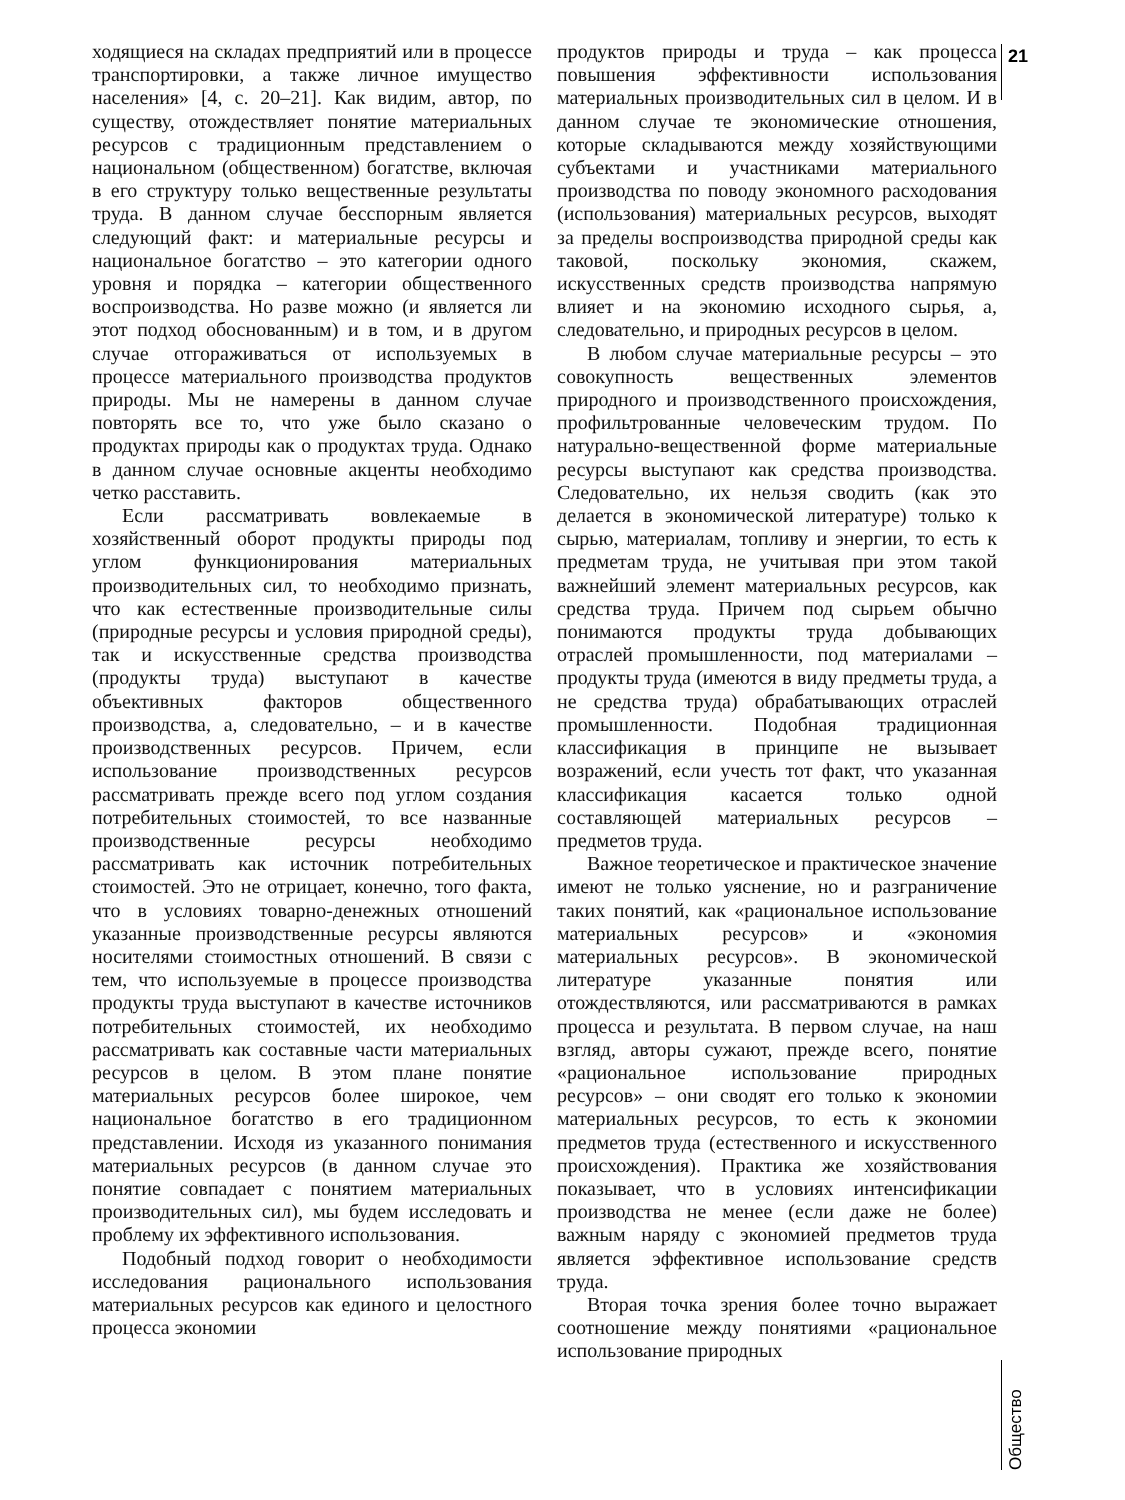21
ходящиеся на складах предприятий или в процессе транспортировки, а также личное имущество населения» [4, с. 20–21]. Как видим, автор, по существу, отождествляет понятие материальных ресурсов с традиционным представлением о национальном (общественном) богатстве, включая в его структуру только вещественные результаты труда. В данном случае бесспорным является следующий факт: и материальные ресурсы и национальное богатство – это категории одного уровня и порядка – категории общественного воспроизводства. Но разве можно (и является ли этот подход обоснованным) и в том, и в другом случае отгораживаться от используемых в процессе материального производства продуктов природы. Мы не намерены в данном случае повторять все то, что уже было сказано о продуктах природы как о продуктах труда. Однако в данном случае основные акценты необходимо четко расставить.
Если рассматривать вовлекаемые в хозяйственный оборот продукты природы под углом функционирования материальных производительных сил, то необходимо признать, что как естественные производительные силы (природные ресурсы и условия природной среды), так и искусственные средства производства (продукты труда) выступают в качестве объективных факторов общественного производства, а, следовательно, – и в качестве производственных ресурсов. Причем, если использование производственных ресурсов рассматривать прежде всего под углом создания потребительных стоимостей, то все названные производственные ресурсы необходимо рассматривать как источник потребительных стоимостей. Это не отрицает, конечно, того факта, что в условиях товарно-денежных отношений указанные производственные ресурсы являются носителями стоимостных отношений. В связи с тем, что используемые в процессе производства продукты труда выступают в качестве источников потребительных стоимостей, их необходимо рассматривать как составные части материальных ресурсов в целом. В этом плане понятие материальных ресурсов более широкое, чем национальное богатство в его традиционном представлении. Исходя из указанного понимания материальных ресурсов (в данном случае это понятие совпадает с понятием материальных производительных сил), мы будем исследовать и проблему их эффективного использования.
Подобный подход говорит о необходимости исследования рационального использования материальных ресурсов как единого и целостного процесса экономии
продуктов природы и труда – как процесса повышения эффективности использования материальных производительных сил в целом. И в данном случае те экономические отношения, которые складываются между хозяйствующими субъектами и участниками материального производства по поводу экономного расходования (использования) материальных ресурсов, выходят за пределы воспроизводства природной среды как таковой, поскольку экономия, скажем, искусственных средств производства напрямую влияет и на экономию исходного сырья, а, следовательно, и природных ресурсов в целом.
В любом случае материальные ресурсы – это совокупность вещественных элементов природного и производственного происхождения, профильтрованные человеческим трудом. По натурально-вещественной форме материальные ресурсы выступают как средства производства. Следовательно, их нельзя сводить (как это делается в экономической литературе) только к сырью, материалам, топливу и энергии, то есть к предметам труда, не учитывая при этом такой важнейший элемент материальных ресурсов, как средства труда. Причем под сырьем обычно понимаются продукты труда добывающих отраслей промышленности, под материалами – продукты труда (имеются в виду предметы труда, а не средства труда) обрабатывающих отраслей промышленности. Подобная традиционная классификация в принципе не вызывает возражений, если учесть тот факт, что указанная классификация касается только одной составляющей материальных ресурсов – предметов труда.
Важное теоретическое и практическое значение имеют не только уяснение, но и разграничение таких понятий, как «рациональное использование материальных ресурсов» и «экономия материальных ресурсов». В экономической литературе указанные понятия или отождествляются, или рассматриваются в рамках процесса и результата. В первом случае, на наш взгляд, авторы сужают, прежде всего, понятие «рациональное использование природных ресурсов» – они сводят его только к экономии материальных ресурсов, то есть к экономии предметов труда (естественного и искусственного происхождения). Практика же хозяйствования показывает, что в условиях интенсификации производства не менее (если даже не более) важным наряду с экономией предметов труда является эффективное использование средств труда.
Вторая точка зрения более точно выражает соотношение между понятиями «рациональное использование природных
Общество